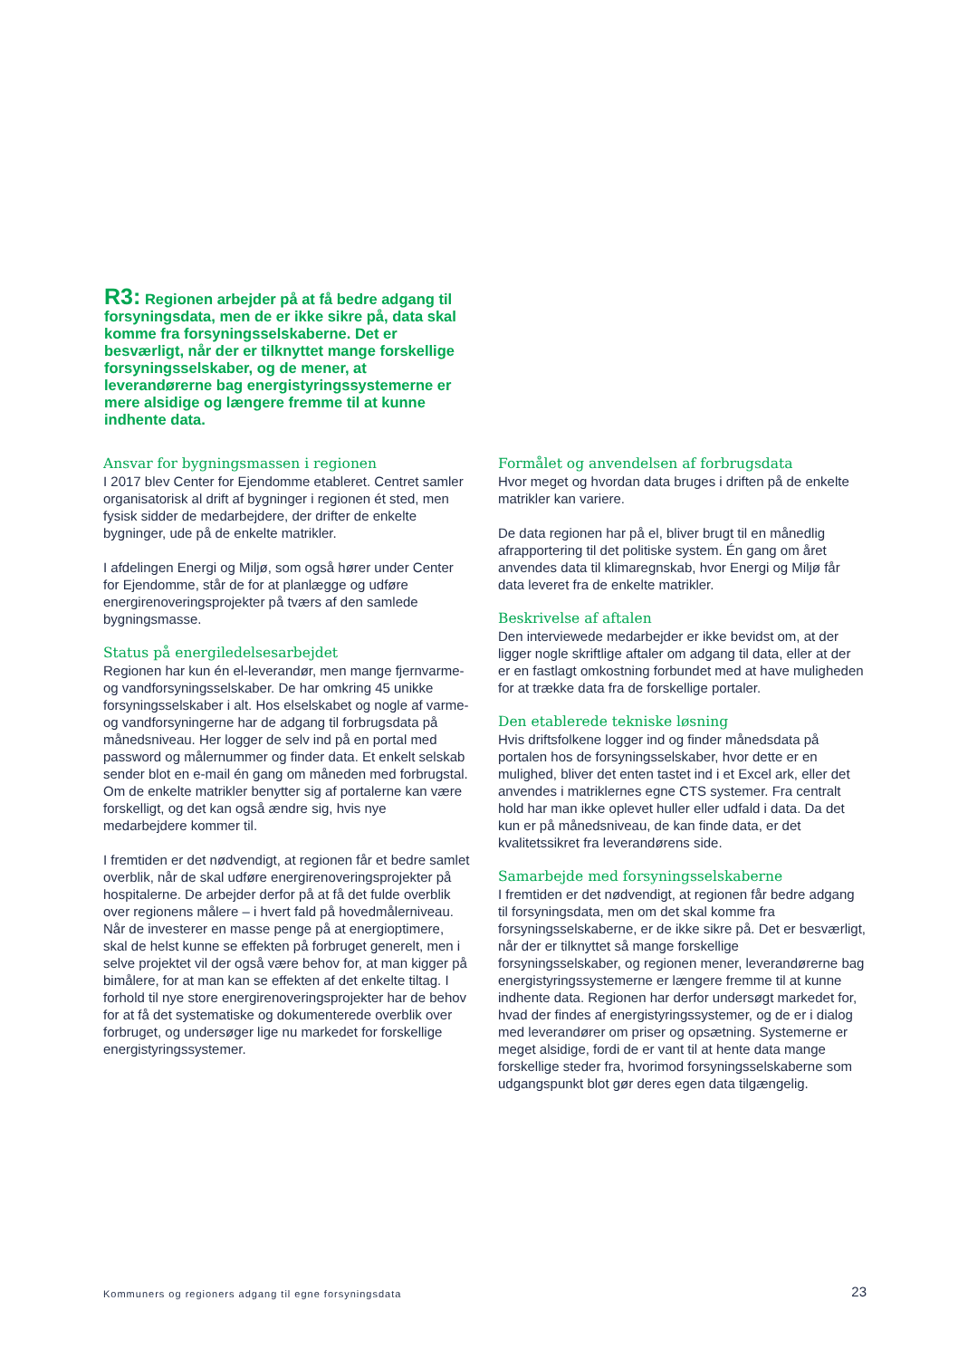R3: Regionen arbejder på at få bedre adgang til forsyningsdata, men de er ikke sikre på, data skal komme fra forsyningsselskaberne. Det er besværligt, når der er tilknyttet mange forskellige forsyningsselskaber, og de mener, at leverandørerne bag energistyringssystemerne er mere alsidige og længere fremme til at kunne indhente data.
Ansvar for bygningsmassen i regionen
I 2017 blev Center for Ejendomme etableret. Centret samler organisatorisk al drift af bygninger i regionen ét sted, men fysisk sidder de medarbejdere, der drifter de enkelte bygninger, ude på de enkelte matrikler.
I afdelingen Energi og Miljø, som også hører under Center for Ejendomme, står de for at planlægge og udføre energirenoveringsprojekter på tværs af den samlede bygningsmasse.
Status på energiledelsesarbejdet
Regionen har kun én el-leverandør, men mange fjernvarme- og vandforsyningsselskaber. De har omkring 45 unikke forsyningsselskaber i alt. Hos elselskabet og nogle af varme- og vandforsyningerne har de adgang til forbrugsdata på månedsniveau. Her logger de selv ind på en portal med password og målernummer og finder data. Et enkelt selskab sender blot en e-mail én gang om måneden med forbrugstal. Om de enkelte matrikler benytter sig af portalerne kan være forskelligt, og det kan også ændre sig, hvis nye medarbejdere kommer til.
I fremtiden er det nødvendigt, at regionen får et bedre samlet overblik, når de skal udføre energirenoveringsprojekter på hospitalerne. De arbejder derfor på at få det fulde overblik over regionens målere – i hvert fald på hovedmålerniveau. Når de investerer en masse penge på at energioptimere, skal de helst kunne se effekten på forbruget generelt, men i selve projektet vil der også være behov for, at man kigger på bimålere, for at man kan se effekten af det enkelte tiltag. I forhold til nye store energirenoveringsprojekter har de behov for at få det systematiske og dokumenterede overblik over forbruget, og undersøger lige nu markedet for forskellige energistyringssystemer.
Formålet og anvendelsen af forbrugsdata
Hvor meget og hvordan data bruges i driften på de enkelte matrikler kan variere.
De data regionen har på el, bliver brugt til en månedlig afrapportering til det politiske system. Én gang om året anvendes data til klimaregnskab, hvor Energi og Miljø får data leveret fra de enkelte matrikler.
Beskrivelse af aftalen
Den interviewede medarbejder er ikke bevidst om, at der ligger nogle skriftlige aftaler om adgang til data, eller at der er en fastlagt omkostning forbundet med at have muligheden for at trække data fra de forskellige portaler.
Den etablerede tekniske løsning
Hvis driftsfolkene logger ind og finder månedsdata på portalen hos de forsyningsselskaber, hvor dette er en mulighed, bliver det enten tastet ind i et Excel ark, eller det anvendes i matriklernes egne CTS systemer. Fra centralt hold har man ikke oplevet huller eller udfald i data. Da det kun er på månedsniveau, de kan finde data, er det kvalitetssikret fra leverandørens side.
Samarbejde med forsyningsselskaberne
I fremtiden er det nødvendigt, at regionen får bedre adgang til forsyningsdata, men om det skal komme fra forsyningsselskaberne, er de ikke sikre på. Det er besværligt, når der er tilknyttet så mange forskellige forsyningsselskaber, og regionen mener, leverandørerne bag energistyringssystemerne er længere fremme til at kunne indhente data. Regionen har derfor undersøgt markedet for, hvad der findes af energistyringssystemer, og de er i dialog med leverandører om priser og opsætning. Systemerne er meget alsidige, fordi de er vant til at hente data mange forskellige steder fra, hvorimod forsyningsselskaberne som udgangspunkt blot gør deres egen data tilgængelig.
Kommuners og regioners adgang til egne forsyningsdata
23